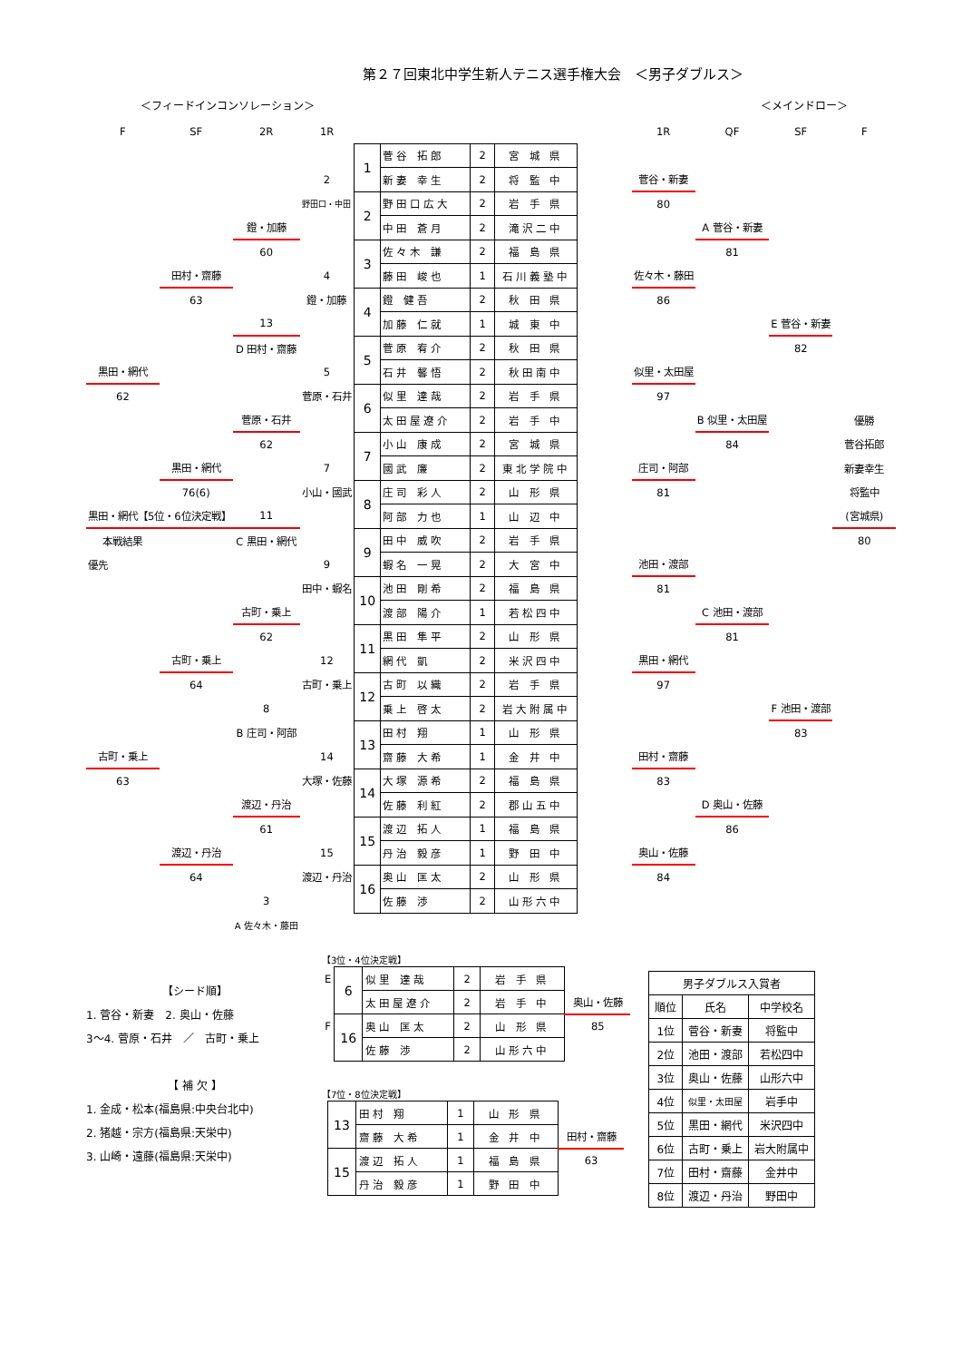第２７回東北中学生新人テニス選手権大会　＜男子ダブルス＞
＜フィードインコンソレーション＞ ＜メインドロー＞
| F | SF | 2R | 1R | | | | | | 1R | QF | SF | F |
| | | | | 1 | 菅谷 拓郎 | 2 | 宮 城 県 | | | | | |
| | | | 2 | | 新妻 幸生 | 2 | 将 監 中 | | 菅谷・新妻 | | | |
| | | | 野田口・中田 | 2 | 野田口広大 | 2 | 岩 手 県 | | 80 | | | |
| | | 鐙・加藤 | | | 中田 蒼月 | 2 | 滝沢二中 | | | A 菅谷・新妻 | | |
| | | 60 | | 3 | 佐々木 謙 | 2 | 福 島 県 | | | 81 | | |
| | 田村・齋藤 | | 4 | | 藤田 峻也 | 1 | 石川義塾中 | | 佐々木・藤田 | | | |
| | 63 | | 鐙・加藤 | 4 | 鐙 健吾 | 2 | 秋 田 県 | | 86 | | | |
| | | 13 | | | 加藤 仁就 | 1 | 城 東 中 | | | | E 菅谷・新妻 | |
| | | D 田村・齋藤 | | 5 | 菅原 宥介 | 2 | 秋 田 県 | | | | 82 | |
| 黒田・網代 | | | 5 | | 石井 馨悟 | 2 | 秋田南中 | | 似里・太田屋 | | | |
| 62 | | | 菅原・石井 | 6 | 似里 達哉 | 2 | 岩 手 県 | | 97 | | | |
| | | 菅原・石井 | | | 太田屋遼介 | 2 | 岩 手 中 | | | B 似里・太田屋 | | 優勝 |
| | | 62 | | 7 | 小山 康成 | 2 | 宮 城 県 | | | 84 | | 菅谷拓郎 |
| | 黒田・網代 | | 7 | | 國武 廉 | 2 | 東北学院中 | | 庄司・阿部 | | | 新妻幸生 |
| | 76(6) | | 小山・國武 | 8 | 庄司 彩人 | 2 | 山 形 県 | | 81 | | | 将監中 |
| 黒田・網代【5位・6位決定戦】 | | 11 | | | 阿部 力也 | 1 | 山 辺 中 | | | | | (宮城県) |
| 本戦結果 | | C 黒田・網代 | | 9 | 田中 威吹 | 2 | 岩 手 県 | | | | | 80 |
| 優先 | | | 9 | | 蝦名 一晃 | 2 | 大 宮 中 | | 池田・渡部 | | | |
| | | | 田中・蝦名 | 10 | 池田 剛希 | 2 | 福 島 県 | | 81 | | | |
| | | 古町・乗上 | | | 渡部 陽介 | 1 | 若松四中 | | | C 池田・渡部 | | |
| | | 62 | | 11 | 黒田 隼平 | 2 | 山 形 県 | | | 81 | | |
| | 古町・乗上 | | 12 | | 網代 凱 | 2 | 米沢四中 | | 黒田・網代 | | | |
| | 64 | | 古町・乗上 | 12 | 古町 以織 | 2 | 岩 手 県 | | 97 | | | |
| | | 8 | | | 乗上 啓太 | 2 | 岩大附属中 | | | | F 池田・渡部 | |
| | | B 庄司・阿部 | | 13 | 田村 翔 | 1 | 山 形 県 | | | | 83 | |
| 古町・乗上 | | | 14 | | 齋藤 大希 | 1 | 金 井 中 | | 田村・齋藤 | | | |
| 63 | | | 大塚・佐藤 | 14 | 大塚 源希 | 2 | 福 島 県 | | 83 | | | |
| | | 渡辺・丹治 | | | 佐藤 利紅 | 2 | 郡山五中 | | | D 奥山・佐藤 | | |
| | | 61 | | 15 | 渡辺 拓人 | 1 | 福 島 県 | | | 86 | | |
| | 渡辺・丹治 | | 15 | | 丹治 毅彦 | 1 | 野 田 中 | | 奥山・佐藤 | | | |
| | 64 | | 渡辺・丹治 | 16 | 奥山 匡太 | 2 | 山 形 県 | | 84 | | | |
| | | 3 | | | 佐藤 渉 | 2 | 山形六中 | | | | | |
| | | A 佐々木・藤田 | | | | | | | | | | |
【シード順】
1. 菅谷・新妻　2. 奥山・佐藤
3～4. 菅原・石井　／　古町・乗上
【 補 欠 】
1. 金成・松本(福島県:中央台北中)
2. 猪越・宗方(福島県:天栄中)
3. 山崎・遠藤(福島県:天栄中)
【3位・4位決定戦】
| E | 6 | 似里 達哉 | 2 | 岩 手 県 | |
| | | 太田屋遼介 | 2 | 岩 手 中 | 奥山・佐藤 |
| F | 16 | 奥山 匡太 | 2 | 山 形 県 | 85 |
| | | 佐藤 渉 | 2 | 山形六中 | |
【7位・8位決定戦】
| | 13 | 田村 翔 | 1 | 山 形 県 | |
| | | 齋藤 大希 | 1 | 金 井 中 | 田村・齋藤 |
| | 15 | 渡辺 拓人 | 1 | 福 島 県 | 63 |
| | | 丹治 毅彦 | 1 | 野 田 中 | |
| 男子ダブルス入賞者 | | |
| --- | --- | --- |
| 順位 | 氏名 | 中学校名 |
| 1位 | 菅谷・新妻 | 将監中 |
| 2位 | 池田・渡部 | 若松四中 |
| 3位 | 奥山・佐藤 | 山形六中 |
| 4位 | 似里・太田屋 | 岩手中 |
| 5位 | 黒田・網代 | 米沢四中 |
| 6位 | 古町・乗上 | 岩大附属中 |
| 7位 | 田村・齋藤 | 金井中 |
| 8位 | 渡辺・丹治 | 野田中 |